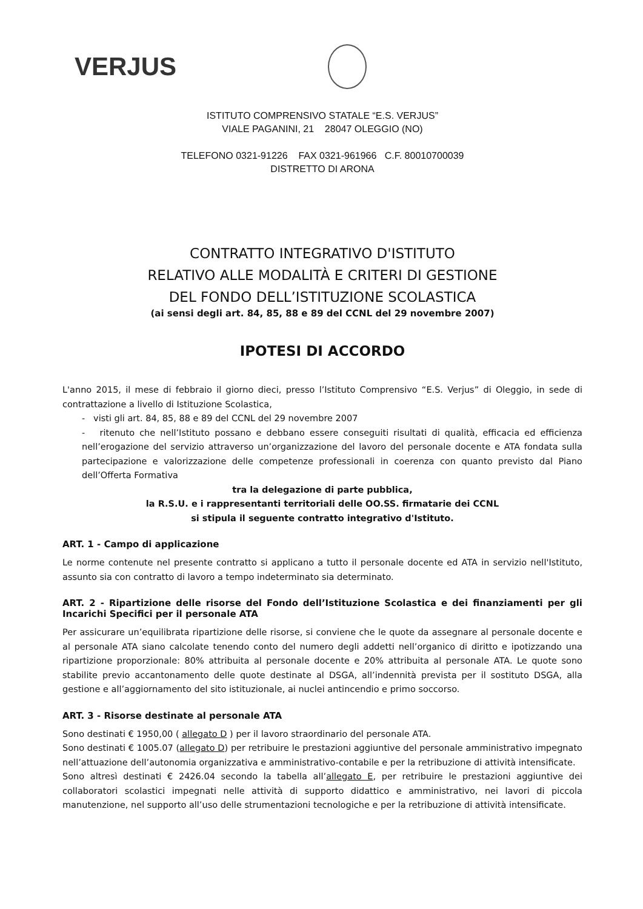VERJUS
ISTITUTO COMPRENSIVO STATALE “E.S. VERJUS”
VIALE PAGANINI, 21 28047 OLEGGIO (NO)
TELEFONO 0321-91226 FAX 0321-961966 C.F. 80010700039
DISTRETTO DI ARONA
CONTRATTO INTEGRATIVO D'ISTITUTO
RELATIVO ALLE MODALITÀ E CRITERI DI GESTIONE
DEL FONDO DELL’ISTITUZIONE SCOLASTICA
(ai sensi degli art. 84, 85, 88 e 89 del CCNL del 29 novembre 2007)
IPOTESI DI ACCORDO
L'anno 2015, il mese di febbraio il giorno dieci, presso l’Istituto Comprensivo “E.S. Verjus” di Oleggio, in sede di contrattazione a livello di Istituzione Scolastica,
- visti gli art. 84, 85, 88 e 89 del CCNL del 29 novembre 2007
- ritenuto che nell’Istituto possano e debbano essere conseguiti risultati di qualità, efficacia ed efficienza nell’erogazione del servizio attraverso un’organizzazione del lavoro del personale docente e ATA fondata sulla partecipazione e valorizzazione delle competenze professionali in coerenza con quanto previsto dal Piano dell’Offerta Formativa
tra la delegazione di parte pubblica,
la R.S.U. e i rappresentanti territoriali delle OO.SS. firmatarie dei CCNL
si stipula il seguente contratto integrativo d'Istituto.
ART. 1 - Campo di applicazione
Le norme contenute nel presente contratto si applicano a tutto il personale docente ed ATA in servizio nell'Istituto, assunto sia con contratto di lavoro a tempo indeterminato sia determinato.
ART. 2 - Ripartizione delle risorse del Fondo dell’Istituzione Scolastica e dei finanziamenti per gli Incarichi Specifici per il personale ATA
Per assicurare un’equilibrata ripartizione delle risorse, si conviene che le quote da assegnare al personale docente e al personale ATA siano calcolate tenendo conto del numero degli addetti nell’organico di diritto e ipotizzando una ripartizione proporzionale: 80% attribuita al personale docente e 20% attribuita al personale ATA. Le quote sono stabilite previo accantonamento delle quote destinate al DSGA, all’indennità prevista per il sostituto DSGA, alla gestione e all’aggiornamento del sito istituzionale, ai nuclei antincendio e primo soccorso.
ART. 3 - Risorse destinate al personale ATA
Sono destinati € 1950,00 ( allegato D ) per il lavoro straordinario del personale ATA.
Sono destinati € 1005.07 (allegato D) per retribuire le prestazioni aggiuntive del personale amministrativo impegnato nell’attuazione dell’autonomia organizzativa e amministrativo-contabile e per la retribuzione di attività intensificate.
Sono altresì destinati € 2426.04 secondo la tabella all’allegato E, per retribuire le prestazioni aggiuntive dei collaboratori scolastici impegnati nelle attività di supporto didattico e amministrativo, nei lavori di piccola manutenzione, nel supporto all’uso delle strumentazioni tecnologiche e per la retribuzione di attività intensificate.